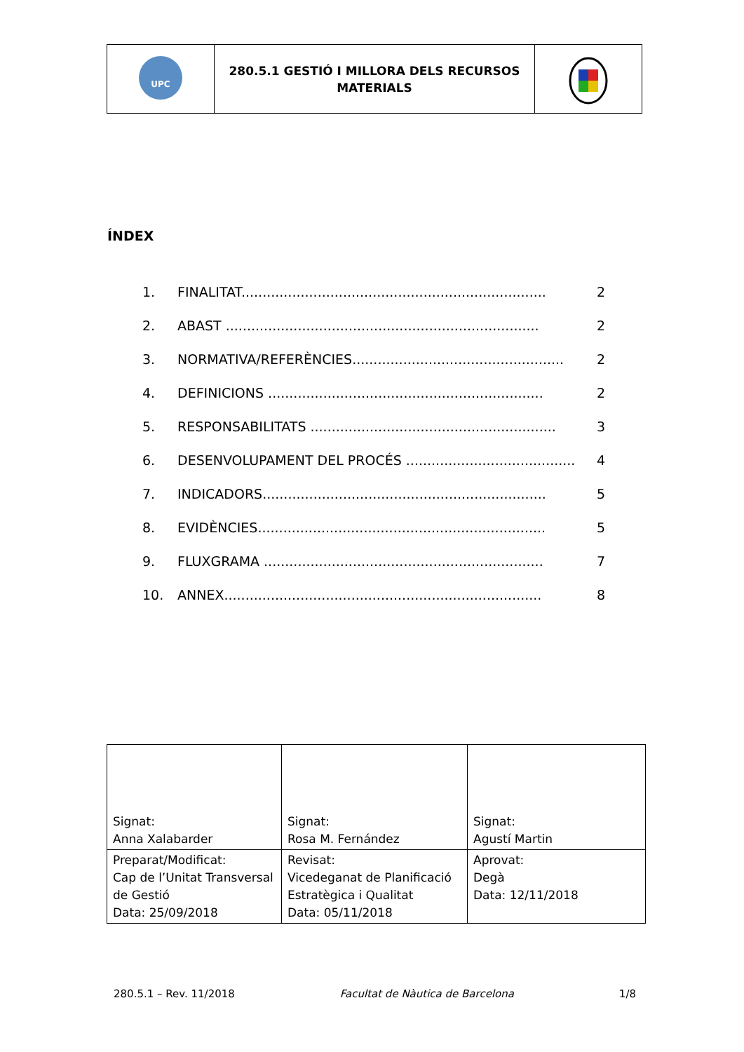| UPC | 280.5.1 GESTIÓ I MILLORA DELS RECURSOS MATERIALS | |
ÍNDEX
1. FINALITAT........................................................................ 2
2. ABAST .......................................................................... 2
3. NORMATIVA/REFERÈNCIES.................................................. 2
4. DEFINICIONS ................................................................. 2
5. RESPONSABILITATS .......................................................... 3
6. DESENVOLUPAMENT DEL PROCÉS ........................................ 4
7. INDICADORS................................................................... 5
8. EVIDÈNCIES.................................................................... 5
9. FLUXGRAMA .................................................................. 7
10. ANNEX........................................................................... 8
| Signat: Anna Xalabarder | Signat: Rosa M. Fernández | Signat: Agustí Martin |
| Preparat/Modificat: Cap de l’Unitat Transversal de Gestió Data: 25/09/2018 | Revisat: Vicedeganat de Planificació Estratègica i Qualitat Data: 05/11/2018 | Aprovat: Degà Data: 12/11/2018 |
280.5.1 – Rev. 11/2018 Facultat de Nàutica de Barcelona 1/8